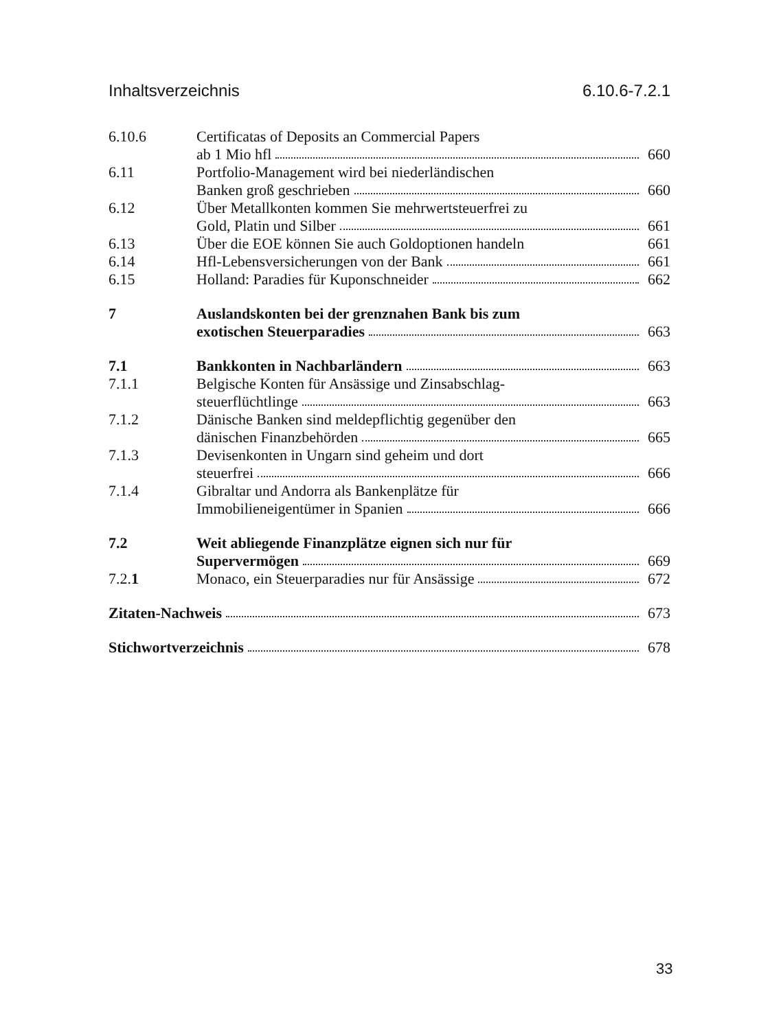Inhaltsverzeichnis 6.10.6-7.2.1
6.10.6 Certificatas of Deposits an Commercial Papers
ab 1 Mio hfl 660
6.11 Portfolio-Management wird bei niederländischen
Banken groß geschrieben 660
6.12 Über Metallkonten kommen Sie mehrwertsteuerfrei zu
Gold, Platin und Silber 661
6.13 Über die EOE können Sie auch Goldoptionen handeln 661
6.14 Hfl-Lebensversicherungen von der Bank 661
6.15 Holland: Paradies für Kuponschneider 662
7 Auslandskonten bei der grenznahen Bank bis zum
exotischen Steuerparadies 663
7.1 Bankkonten in Nachbarländern 663
7.1.1 Belgische Konten für Ansässige und Zinsabschlag-
steuerflüchtlinge 663
7.1.2 Dänische Banken sind meldepflichtig gegenüber den
dänischen Finanzbehörden 665
7.1.3 Devisenkonten in Ungarn sind geheim und dort
steuerfrei 666
7.1.4 Gibraltar und Andorra als Bankenplätze für
Immobilieneigentümer in Spanien 666
7.2 Weit abliegende Finanzplätze eignen sich nur für
Supervermögen 669
7.2.1 Monaco, ein Steuerparadies nur für Ansässige 672
Zitaten-Nachweis 673
Stichwortverzeichnis 678
33